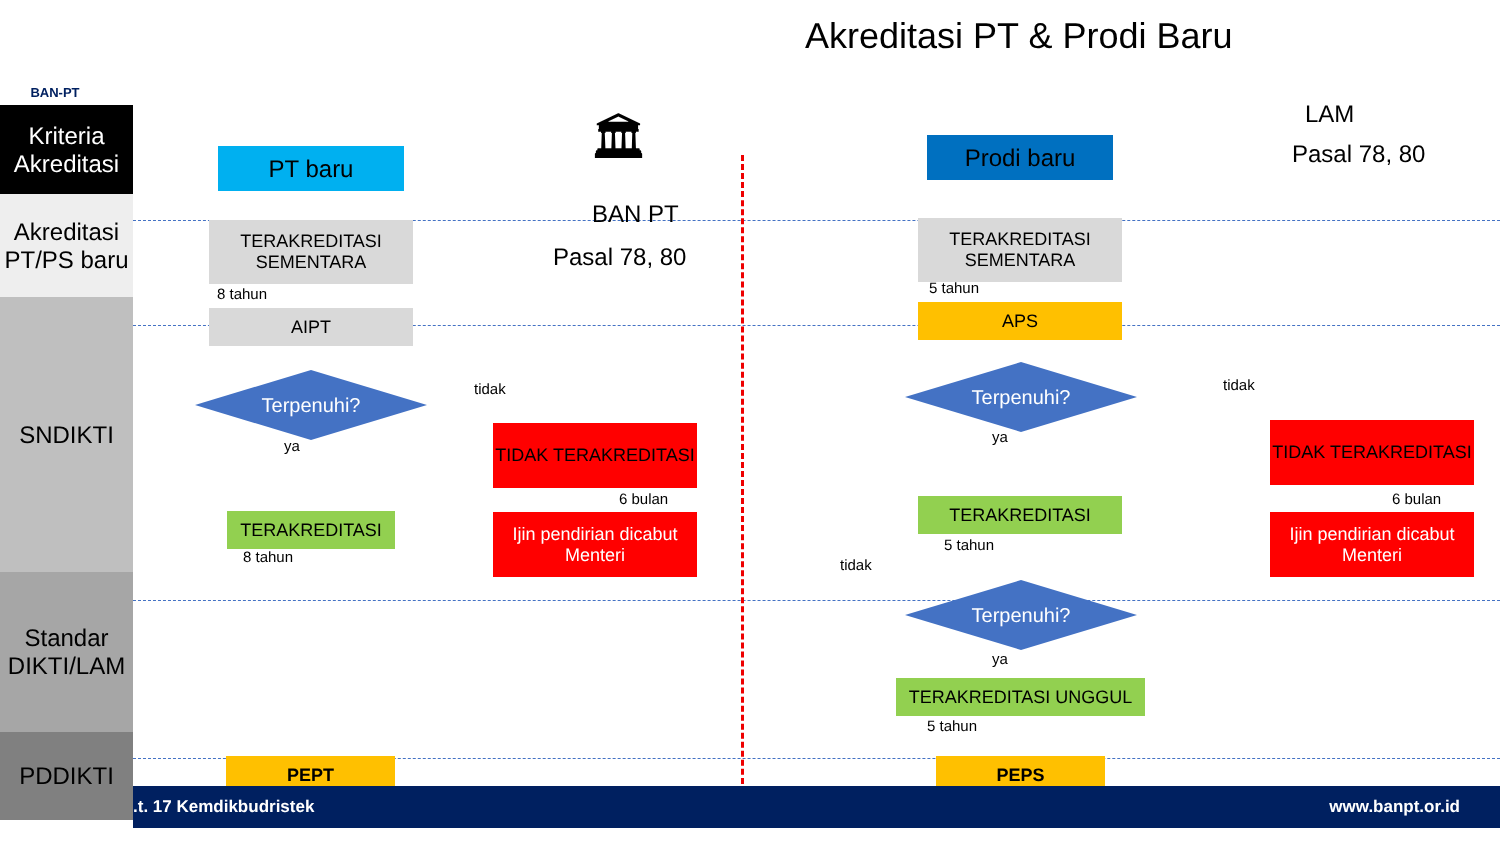BAN-PT Akreditasi PT & Prodi Baru
Kriteria Akreditasi
Akreditasi PT/PS baru
SNDIKTI
Standar DIKTI/LAM
PDDIKTI
PT baru
TERAKREDITASI SEMENTARA
8 tahun
AIPT
Terpenuhi? tidak
ya
TERAKREDITASI
8 tahun
TIDAK TERAKREDITASI
6 bulan
Ijin pendirian dicabut Menteri
PEPT
🏛
BAN PT
Pasal 78, 80
LAM
Pasal 78, 80
Prodi baru
TERAKREDITASI SEMENTARA
5 tahun
APS
Terpenuhi? tidak
ya
TIDAK TERAKREDITASI
6 bulan
Ijin pendirian dicabut Menteri
TERAKREDITASI
5 tahun
tidak
Terpenuhi?
ya
TERAKREDITASI UNGGUL
5 tahun
PEPS
.t. 17 Kemdikbudristek www.banpt.or.id